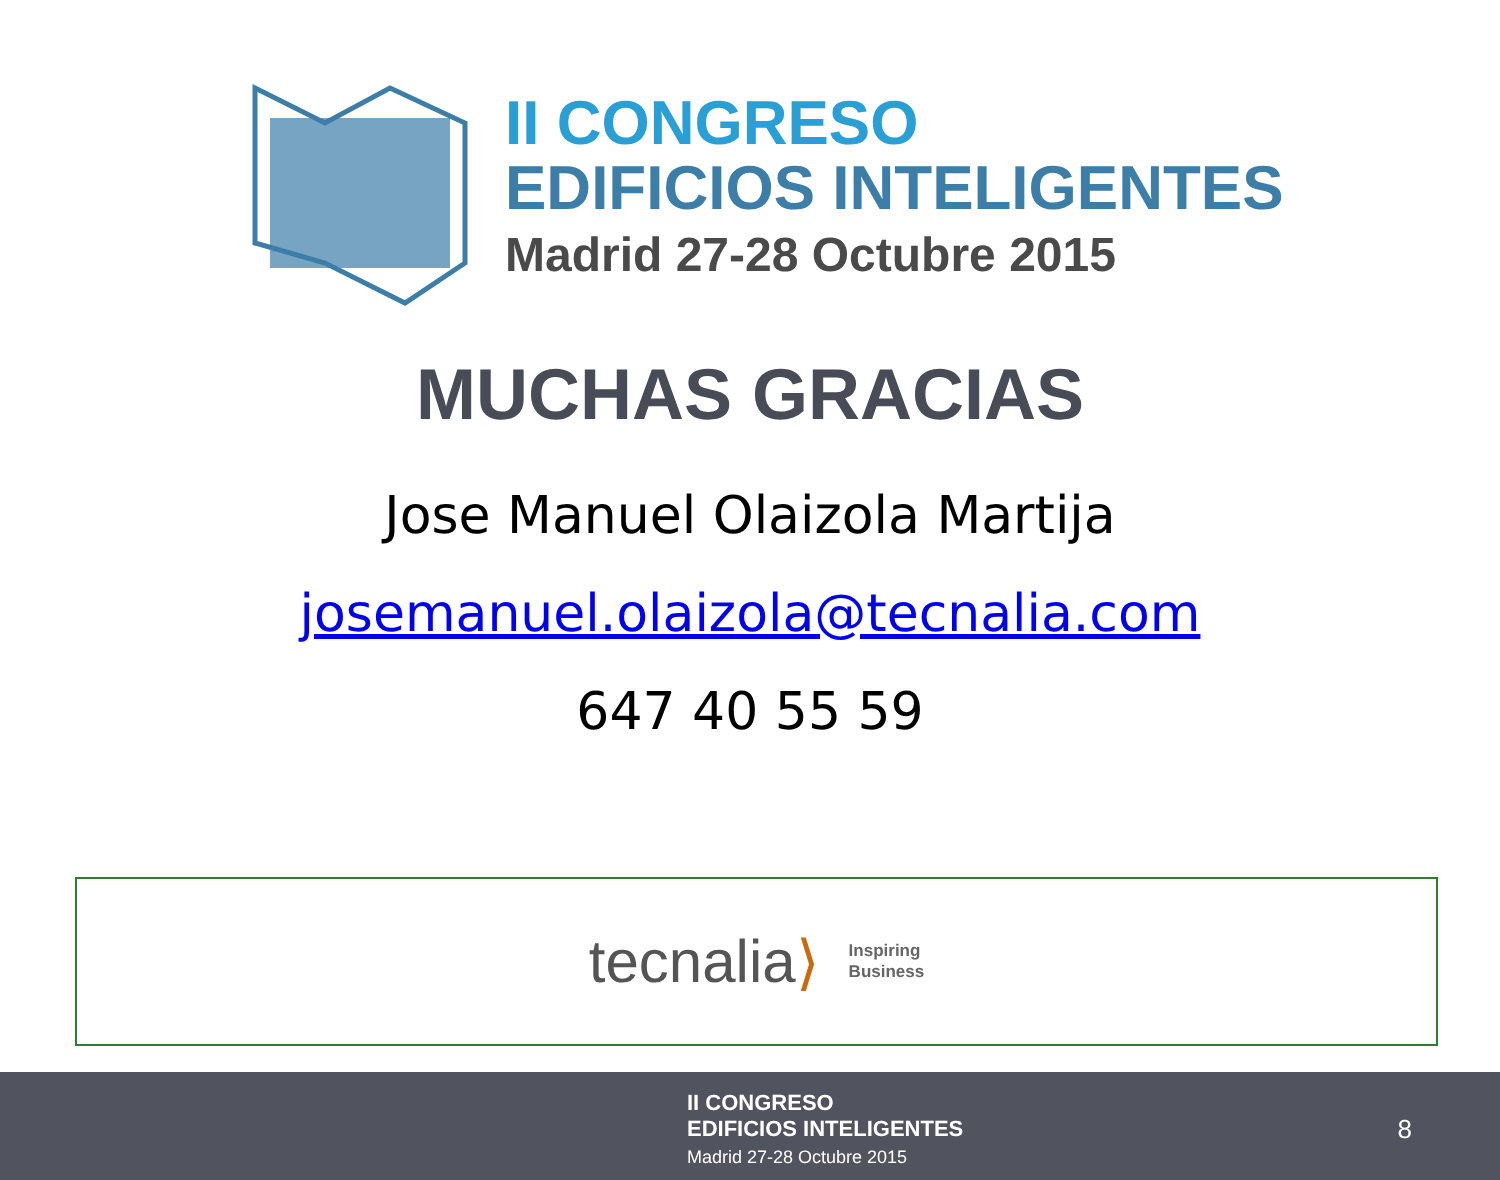II CONGRESO
EDIFICIOS INTELIGENTES
Madrid 27-28 Octubre 2015
MUCHAS GRACIAS
Jose Manuel Olaizola Martija
josemanuel.olaizola@tecnalia.com
647 40 55 59
tecnalia ⟩
Inspiring
Business
II CONGRESO
EDIFICIOS INTELIGENTES
Madrid 27-28 Octubre 2015
8